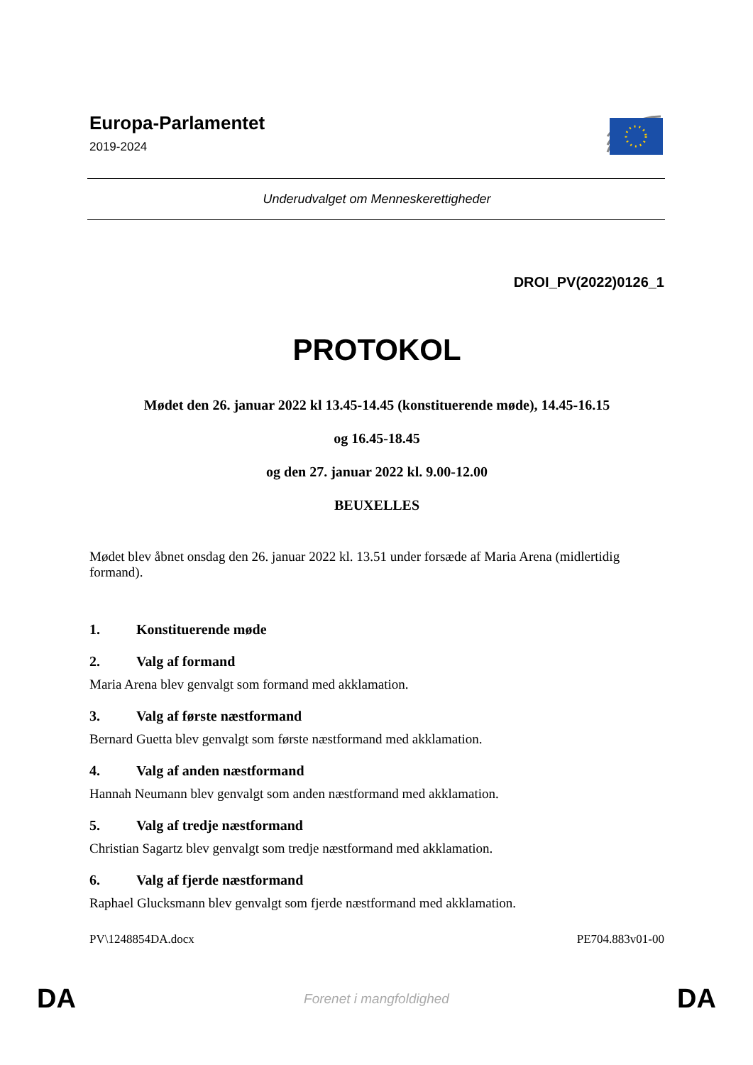Europa-Parlamentet
2019-2024
Underudvalget om Menneskerettigheder
DROI_PV(2022)0126_1
PROTOKOL
Mødet den 26. januar 2022 kl 13.45-14.45 (konstituerende møde), 14.45-16.15
og 16.45-18.45
og den 27. januar 2022 kl. 9.00-12.00
BEUXELLES
Mødet blev åbnet onsdag den 26. januar 2022 kl. 13.51 under forsæde af Maria Arena (midlertidig formand).
1. Konstituerende møde
2. Valg af formand
Maria Arena blev genvalgt som formand med akklamation.
3. Valg af første næstformand
Bernard Guetta blev genvalgt som første næstformand med akklamation.
4. Valg af anden næstformand
Hannah Neumann blev genvalgt som anden næstformand med akklamation.
5. Valg af tredje næstformand
Christian Sagartz blev genvalgt som tredje næstformand med akklamation.
6. Valg af fjerde næstformand
Raphael Glucksmann blev genvalgt som fjerde næstformand med akklamation.
PV\1248854DA.docx PE704.883v01-00
DA Forenet i mangfoldighed DA